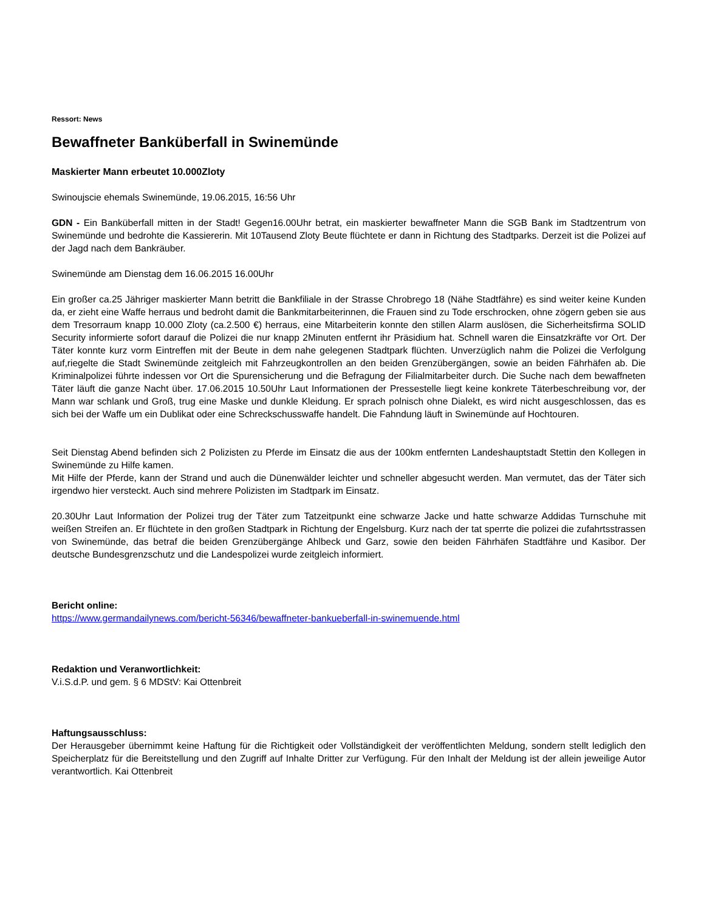Ressort: News
Bewaffneter Banküberfall in Swinemünde
Maskierter Mann erbeutet 10.000Zloty
Swinoujscie ehemals Swinemünde, 19.06.2015, 16:56 Uhr
GDN - Ein Banküberfall mitten in der Stadt! Gegen16.00Uhr betrat, ein maskierter bewaffneter Mann die SGB Bank im Stadtzentrum von Swinemünde und bedrohte die Kassiererin. Mit 10Tausend Zloty Beute flüchtete er dann in Richtung des Stadtparks. Derzeit ist die Polizei auf der Jagd nach dem Bankräuber.
Swinemünde am Dienstag dem 16.06.2015 16.00Uhr
Ein großer ca.25 Jähriger maskierter Mann betritt die Bankfiliale in der Strasse Chrobrego 18 (Nähe Stadtfähre) es sind weiter keine Kunden da, er zieht eine Waffe herraus und bedroht damit die Bankmitarbeiterinnen, die Frauen sind zu Tode erschrocken, ohne zögern geben sie aus dem Tresorraum knapp 10.000 Zloty (ca.2.500 €) herraus, eine Mitarbeiterin konnte den stillen Alarm auslösen, die Sicherheitsfirma SOLID Security informierte sofort darauf die Polizei die nur knapp 2Minuten entfernt ihr Präsidium hat. Schnell waren die Einsatzkräfte vor Ort. Der Täter konnte kurz vorm Eintreffen mit der Beute in dem nahe gelegenen Stadtpark flüchten. Unverzüglich nahm die Polizei die Verfolgung auf,riegelte die Stadt Swinemünde zeitgleich mit Fahrzeugkontrollen an den beiden Grenzübergängen, sowie an beiden Fährhäfen ab. Die Kriminalpolizei führte indessen vor Ort die Spurensicherung und die Befragung der Filialmitarbeiter durch. Die Suche nach dem bewaffneten Täter läuft die ganze Nacht über. 17.06.2015 10.50Uhr Laut Informationen der Pressestelle liegt keine konkrete Täterbeschreibung vor, der Mann war schlank und Groß, trug eine Maske und dunkle Kleidung. Er sprach polnisch ohne Dialekt, es wird nicht ausgeschlossen, das es sich bei der Waffe um ein Dublikat oder eine Schreckschusswaffe handelt. Die Fahndung läuft in Swinemünde auf Hochtouren.
Seit Dienstag Abend befinden sich 2 Polizisten zu Pferde im Einsatz die aus der 100km entfernten Landeshauptstadt Stettin den Kollegen in Swinemünde zu Hilfe kamen.
Mit Hilfe der Pferde, kann der Strand und auch die Dünenwälder leichter und schneller abgesucht werden. Man vermutet, das der Täter sich irgendwo hier versteckt. Auch sind mehrere Polizisten im Stadtpark im Einsatz.
20.30Uhr Laut Information der Polizei trug der Täter zum Tatzeitpunkt eine schwarze Jacke und hatte schwarze Addidas Turnschuhe mit weißen Streifen an. Er flüchtete in den großen Stadtpark in Richtung der Engelsburg. Kurz nach der tat sperrte die polizei die zufahrtsstrassen von Swinemünde, das betraf die beiden Grenzübergänge Ahlbeck und Garz, sowie den beiden Fährhäfen Stadtfähre und Kasibor. Der deutsche Bundesgrenzschutz und die Landespolizei wurde zeitgleich informiert.
Bericht online:
https://www.germandailynews.com/bericht-56346/bewaffneter-bankueberfall-in-swinemuende.html
Redaktion und Veranwortlichkeit:
V.i.S.d.P. und gem. § 6 MDStV: Kai Ottenbreit
Haftungsausschluss:
Der Herausgeber übernimmt keine Haftung für die Richtigkeit oder Vollständigkeit der veröffentlichten Meldung, sondern stellt lediglich den Speicherplatz für die Bereitstellung und den Zugriff auf Inhalte Dritter zur Verfügung. Für den Inhalt der Meldung ist der allein jeweilige Autor verantwortlich. Kai Ottenbreit